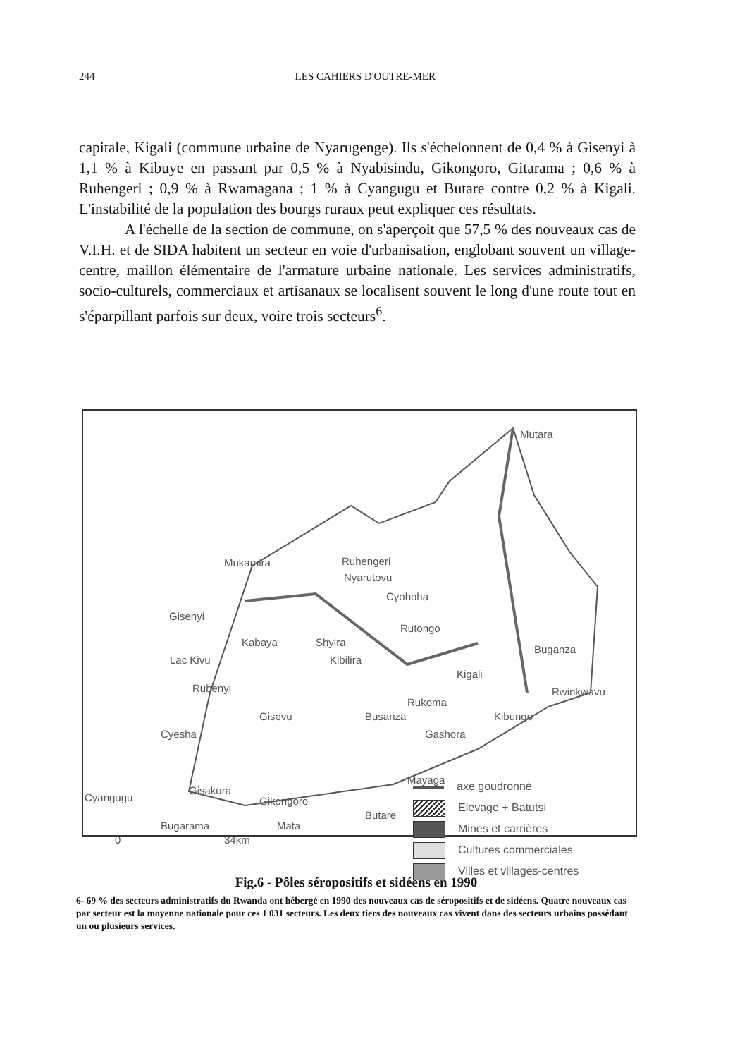244 LES CAHIERS D'OUTRE-MER
capitale, Kigali (commune urbaine de Nyarugenge). Ils s'échelonnent de 0,4 % à Gisenyi à 1,1 % à Kibuye en passant par 0,5 % à Nyabisindu, Gikongoro, Gitarama ; 0,6 % à Ruhengeri ; 0,9 % à Rwamagana ; 1 % à Cyangugu et Butare contre 0,2 % à Kigali. L'instabilité de la population des bourgs ruraux peut expliquer ces résultats.
A l'échelle de la section de commune, on s'aperçoit que 57,5 % des nouveaux cas de V.I.H. et de SIDA habitent un secteur en voie d'urbanisation, englobant souvent un village-centre, maillon élémentaire de l'armature urbaine nationale. Les services administratifs, socio-culturels, commerciaux et artisanaux se localisent souvent le long d'une route tout en s'éparpillant parfois sur deux, voire trois secteurs<sup>6</sup>.
Mutara
Mukamira Ruhengeri
Nyarutovu
Cyohoha
Gisenyi
Rutongo
Kabaya Shyira
Buganza
Lac Kivu Kibilira
Kigali
Rubenyi Rwinkwavu
Rukoma
Gisovu Busanza Kibungo
Cyesha Gashora
Mayaga
Gisakura
Gikongoro
Cyangugu
Butare
Mata
Bugarama
0 34km
axe goudronné
Elevage + Batutsi
Mines et carrières
Cultures commerciales
Villes et villages-centres
Fig.6 - Pôles séropositifs et sidéens en 1990
6- 69 % des secteurs administratifs du Rwanda ont hébergé en 1990 des nouveaux cas de séropositifs et de sidéens. Quatre nouveaux cas par secteur est la moyenne nationale pour ces 1 031 secteurs. Les deux tiers des nouveaux cas vivent dans des secteurs urbains possédant un ou plusieurs services.